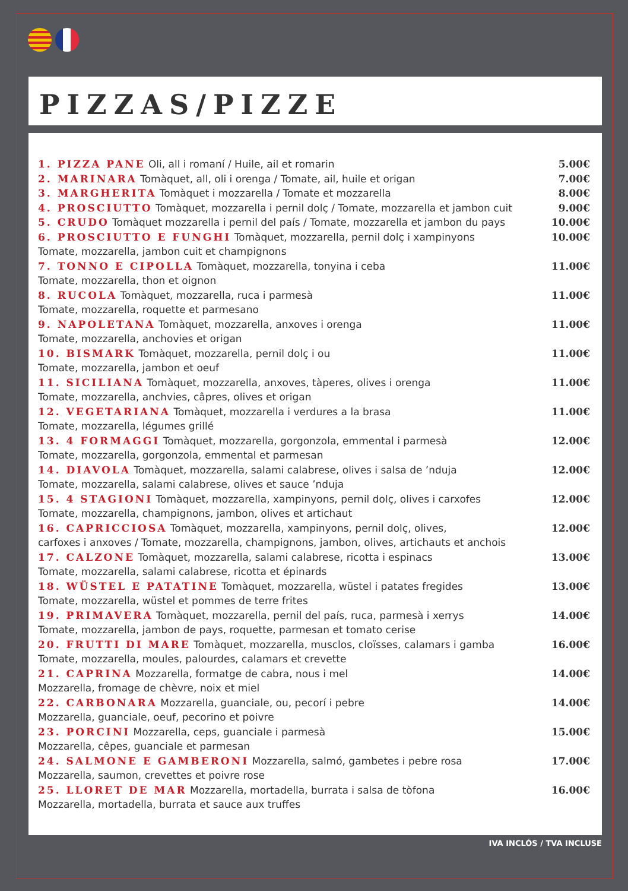PIZZAS/PIZZE
1. PIZZA PANE Oli, all i romaní / Huile, ail et romarin
5.00€
2. MARINARA Tomàquet, all, oli i orenga / Tomate, ail, huile et origan
7.00€
3. MARGHERITA Tomàquet i mozzarella / Tomate et mozzarella
8.00€
4. PROSCIUTTO Tomàquet, mozzarella i pernil dolç / Tomate, mozzarella et jambon cuit
9.00€
5. CRUDO Tomàquet mozzarella i pernil del país / Tomate, mozzarella et jambon du pays
10.00€
6. PROSCIUTTO E FUNGHI Tomàquet, mozzarella, pernil dolç i xampinyons
Tomate, mozzarella, jambon cuit et champignons
10.00€
7. TONNO E CIPOLLA Tomàquet, mozzarella, tonyina i ceba
Tomate, mozzarella, thon et oignon
11.00€
8. RUCOLA Tomàquet, mozzarella, ruca i parmesà
Tomate, mozzarella, roquette et parmesano
11.00€
9. NAPOLETANA Tomàquet, mozzarella, anxoves i orenga
Tomate, mozzarella, anchovies et origan
11.00€
10. BISMARK Tomàquet, mozzarella, pernil dolç i ou
Tomate, mozzarella, jambon et oeuf
11.00€
11. SICILIANA Tomàquet, mozzarella, anxoves, tàperes, olives i orenga
Tomate, mozzarella, anchvies, câpres, olives et origan
11.00€
12. VEGETARIANA Tomàquet, mozzarella i verdures a la brasa
Tomate, mozzarella, légumes grillé
11.00€
13. 4 FORMAGGI Tomàquet, mozzarella, gorgonzola, emmental i parmesà
Tomate, mozzarella, gorgonzola, emmental et parmesan
12.00€
14. DIAVOLA Tomàquet, mozzarella, salami calabrese, olives i salsa de ’nduja
Tomate, mozzarella, salami calabrese, olives et sauce ’nduja
12.00€
15. 4 STAGIONI Tomàquet, mozzarella, xampinyons, pernil dolç, olives i carxofes
Tomate, mozzarella, champignons, jambon, olives et artichaut
12.00€
16. CAPRICCIOSA Tomàquet, mozzarella, xampinyons, pernil dolç, olives,
carfoxes i anxoves / Tomate, mozzarella, champignons, jambon, olives, artichauts et anchois
12.00€
17. CALZONE Tomàquet, mozzarella, salami calabrese, ricotta i espinacs
Tomate, mozzarella, salami calabrese, ricotta et épinards
13.00€
18. WÜSTEL E PATATINE Tomàquet, mozzarella, wüstel i patates fregides
Tomate, mozzarella, wüstel et pommes de terre frites
13.00€
19. PRIMAVERA Tomàquet, mozzarella, pernil del país, ruca, parmesà i xerrys
Tomate, mozzarella, jambon de pays, roquette, parmesan et tomato cerise
14.00€
20. FRUTTI DI MARE Tomàquet, mozzarella, musclos, cloïsses, calamars i gamba
Tomate, mozzarella, moules, palourdes, calamars et crevette
16.00€
21. CAPRINA Mozzarella, formatge de cabra, nous i mel
Mozzarella, fromage de chèvre, noix et miel
14.00€
22. CARBONARA Mozzarella, guanciale, ou, pecorí i pebre
Mozzarella, guanciale, oeuf, pecorino et poivre
14.00€
23. PORCINI Mozzarella, ceps, guanciale i parmesà
Mozzarella, cêpes, guanciale et parmesan
15.00€
24. SALMONE E GAMBERONI Mozzarella, salmó, gambetes i pebre rosa
Mozzarella, saumon, crevettes et poivre rose
17.00€
25. LLORET DE MAR Mozzarella, mortadella, burrata i salsa de tòfona
Mozzarella, mortadella, burrata et sauce aux truffes
16.00€
IVA INCLÓS / TVA INCLUSE